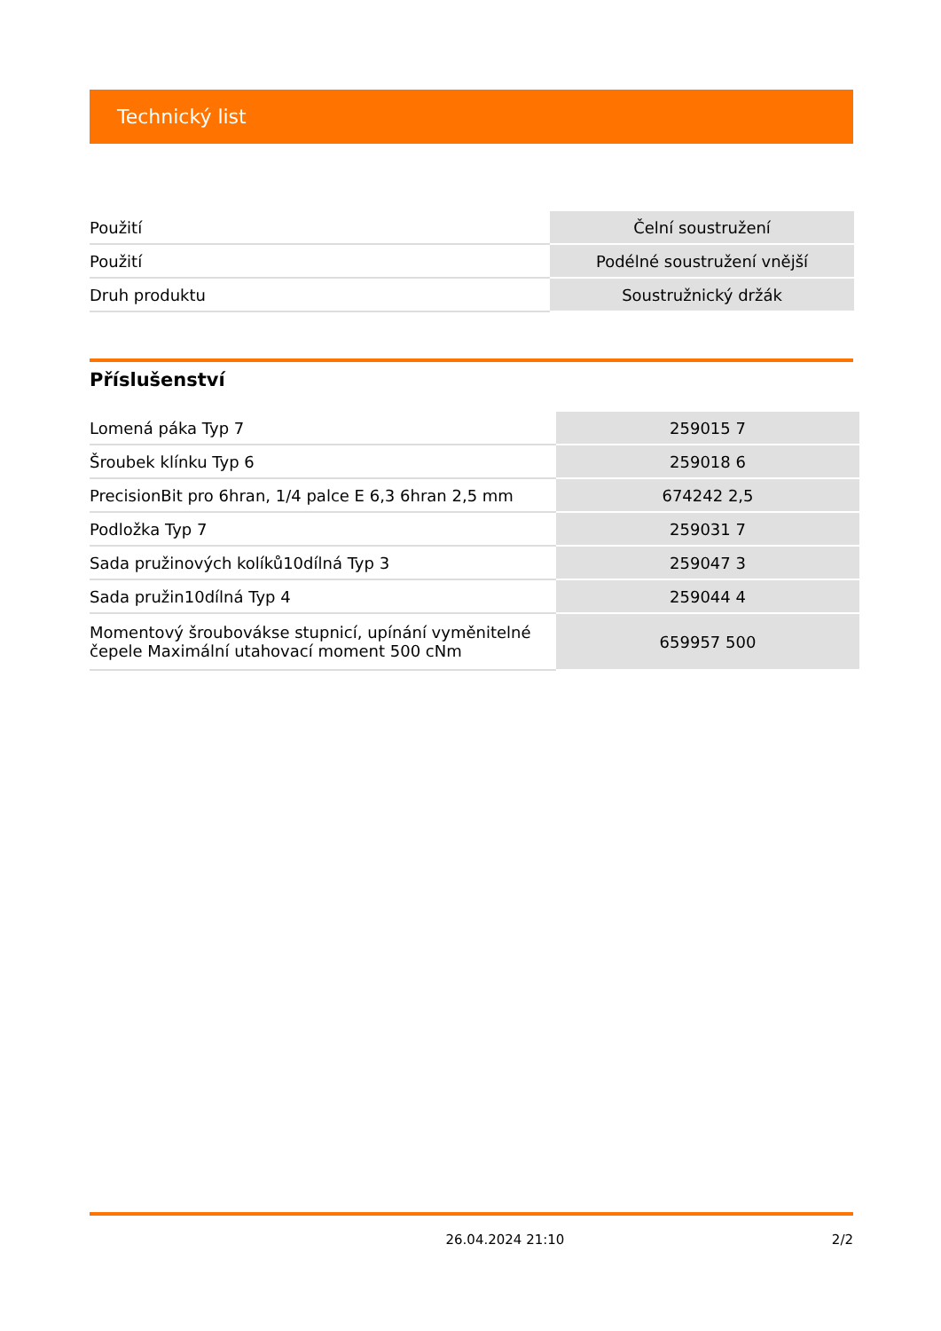Technický list
| Použití | Čelní soustružení |
| Použití | Podélné soustružení vnější |
| Druh produktu | Soustružnický držák |
Příslušenství
| Lomená páka Typ 7 | 259015 7 |
| Šroubek klínku Typ 6 | 259018 6 |
| PrecisionBit pro 6hran, 1/4 palce E 6,3 6hran 2,5 mm | 674242 2,5 |
| Podložka Typ 7 | 259031 7 |
| Sada pružinových kolíků10dílná Typ 3 | 259047 3 |
| Sada pružin10dílná Typ 4 | 259044 4 |
| Momentový šroubovákse stupnicí, upínání vyměnitelné čepele Maximální utahovací moment 500 cNm | 659957 500 |
26.04.2024 21:10 2/2